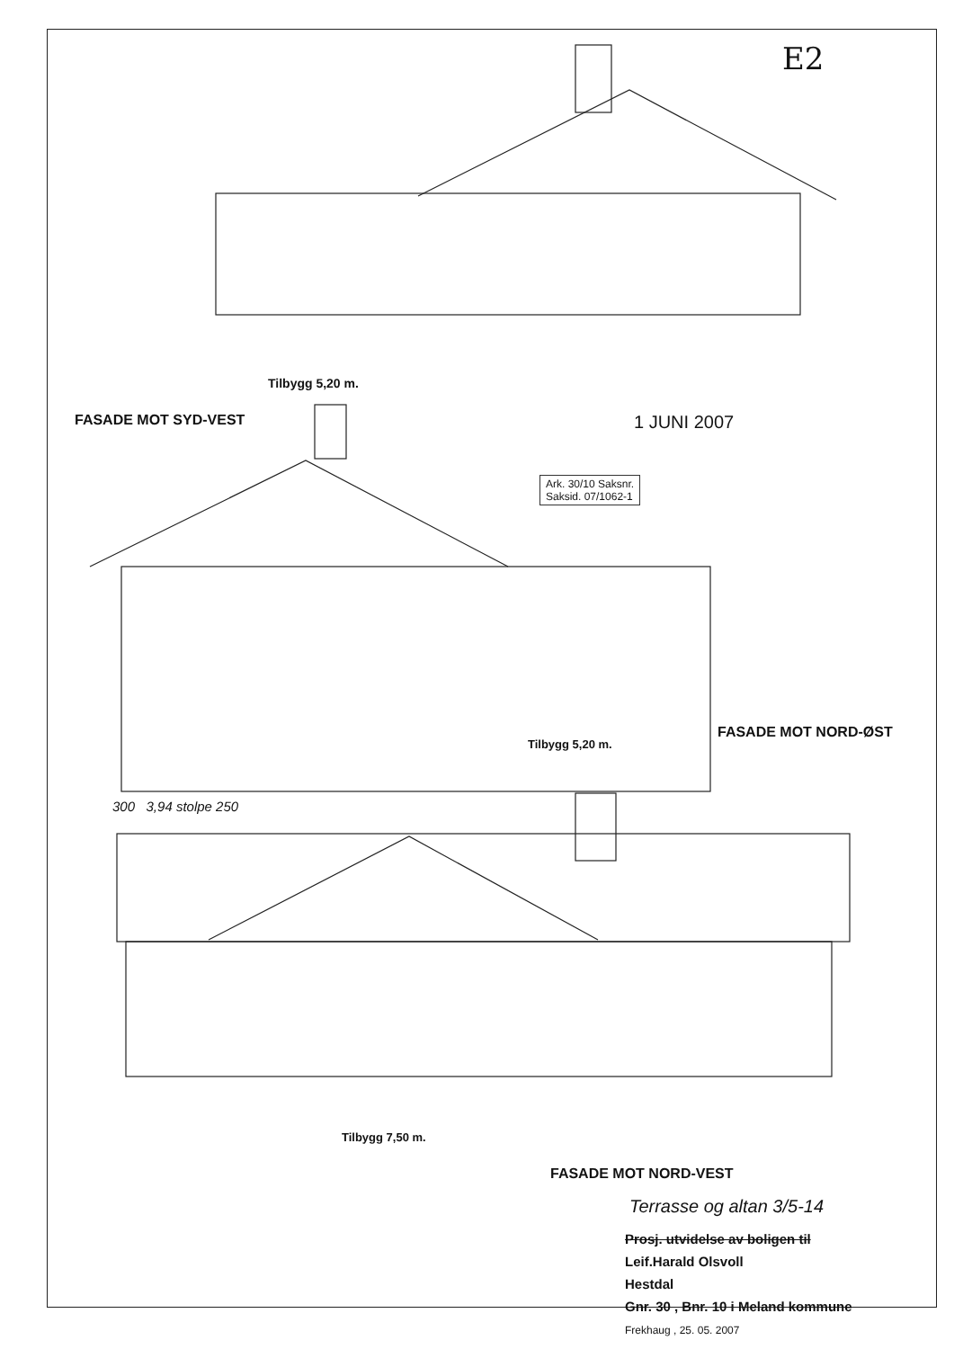E2
Tilbygg 5,20 m.
FASADE MOT SYD-VEST 1 JUNI 2007
Ark. 30/10 Saksnr.
Saksid. 07/1062-1
Tilbygg 5,20 m.
FASADE MOT NORD-ØST
300 3,94 stolpe 250
Tilbygg 7,50 m.
FASADE MOT NORD-VEST
Terrasse og altan 3/5-14
Prosj. utvidelse av boligen til
Leif.Harald Olsvoll
Hestdal
Gnr. 30 , Bnr. 10 i Meland kommune
Frekhaug , 25. 05. 2007